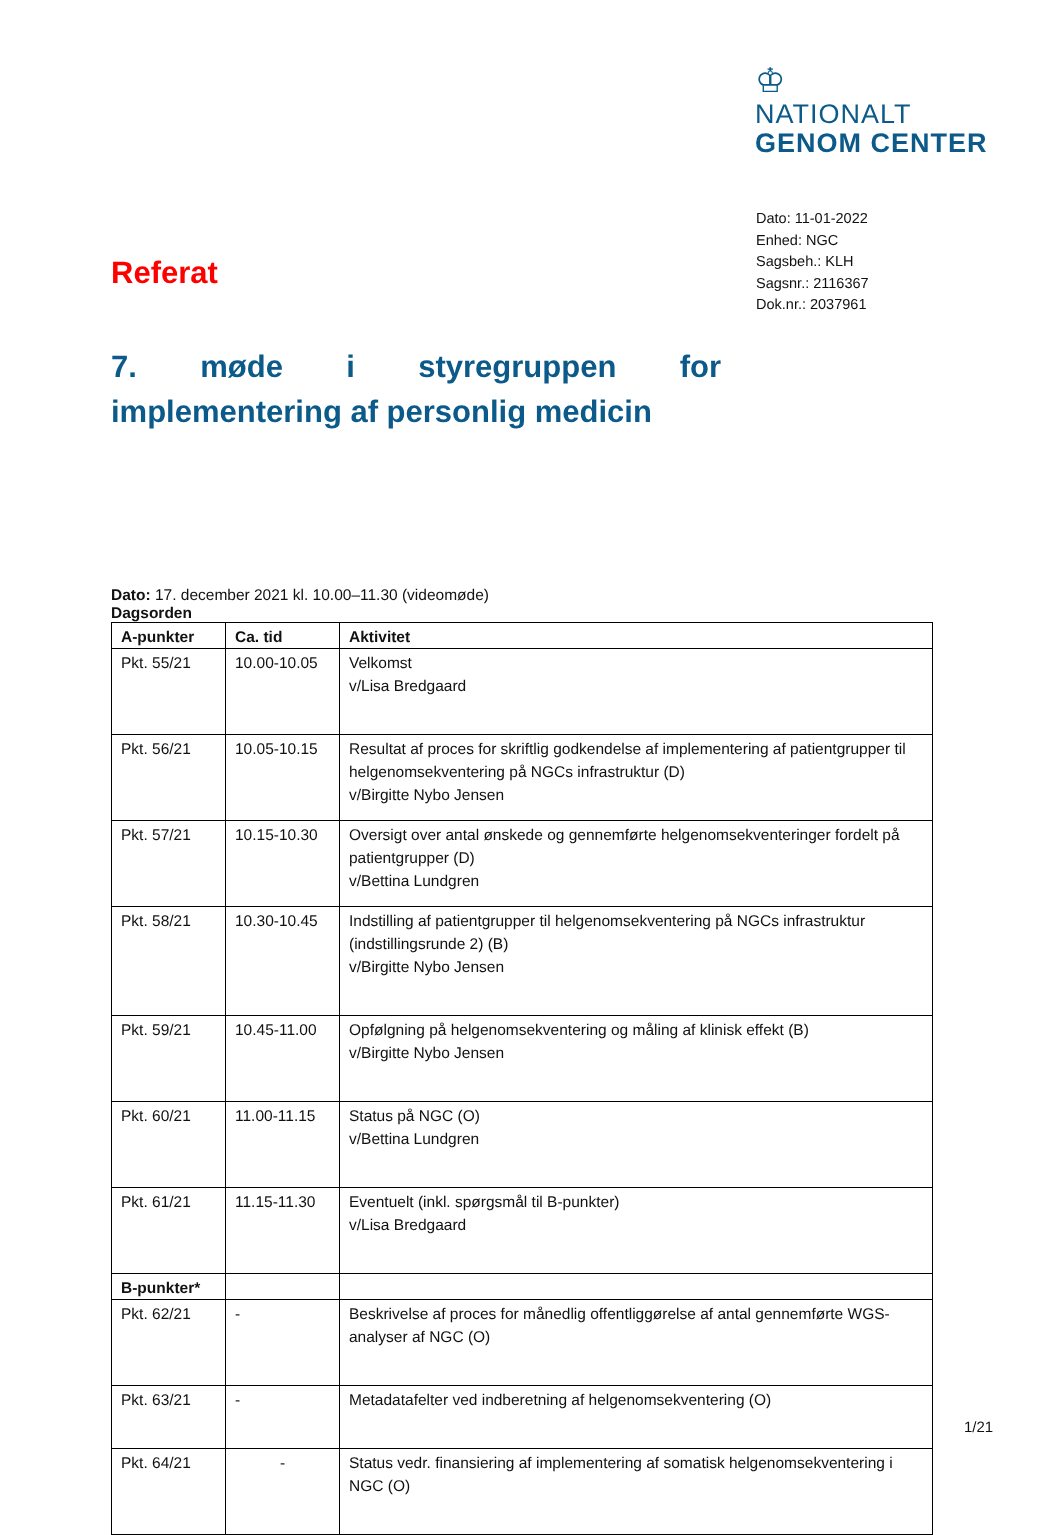♔
NATIONALT
GENOM CENTER
Dato: 11-01-2022
Enhed: NGC
Sagsbeh.: KLH
Sagsnr.: 2116367
Dok.nr.: 2037961
Referat
7. møde i styregruppen for implementering af personlig medicin
Dato: 17. december 2021 kl. 10.00–11.30 (videomøde)
Dagsorden
| A-punkter | Ca. tid | Aktivitet |
| --- | --- | --- |
| Pkt. 55/21 | 10.00-10.05 | Velkomst v/Lisa Bredgaard |
| Pkt. 56/21 | 10.05-10.15 | Resultat af proces for skriftlig godkendelse af implementering af patientgrupper til helgenomsekventering på NGCs infrastruktur (D) v/Birgitte Nybo Jensen |
| Pkt. 57/21 | 10.15-10.30 | Oversigt over antal ønskede og gennemførte helgenomsekventeringer fordelt på patientgrupper (D) v/Bettina Lundgren |
| Pkt. 58/21 | 10.30-10.45 | Indstilling af patientgrupper til helgenomsekventering på NGCs infrastruktur (indstillingsrunde 2) (B) v/Birgitte Nybo Jensen |
| Pkt. 59/21 | 10.45-11.00 | Opfølgning på helgenomsekventering og måling af klinisk effekt (B) v/Birgitte Nybo Jensen |
| Pkt. 60/21 | 11.00-11.15 | Status på NGC (O) v/Bettina Lundgren |
| Pkt. 61/21 | 11.15-11.30 | Eventuelt (inkl. spørgsmål til B-punkter) v/Lisa Bredgaard |
| B-punkter* | | |
| Pkt. 62/21 | - | Beskrivelse af proces for månedlig offentliggørelse af antal gennemførte WGS-analyser af NGC (O) |
| Pkt. 63/21 | - | Metadatafelter ved indberetning af helgenomsekventering (O) |
| Pkt. 64/21 | - | Status vedr. finansiering af implementering af somatisk helgenomsekventering i NGC (O) |
1/21